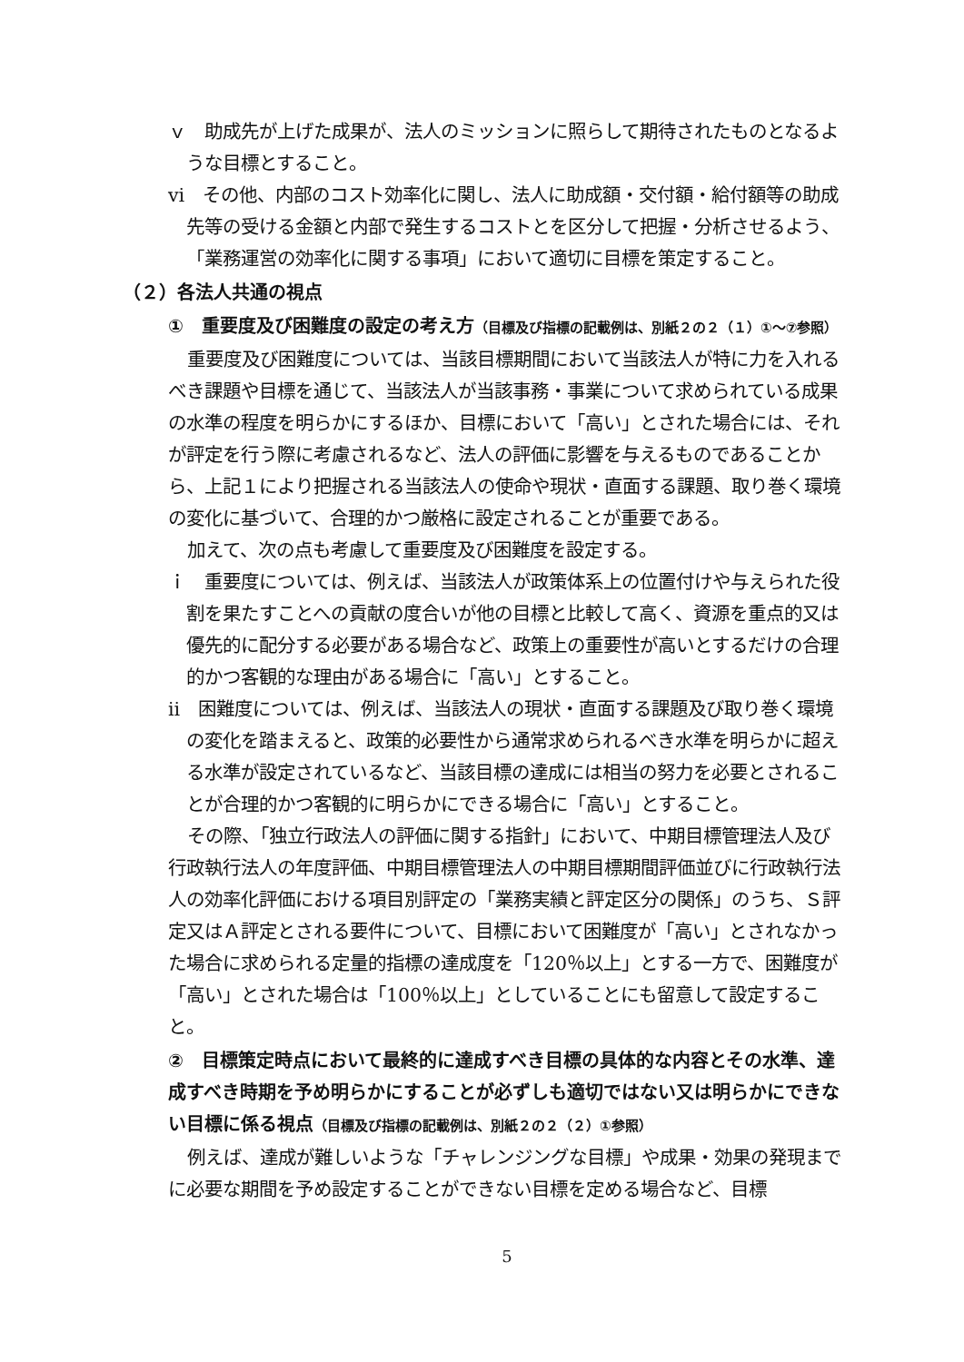ｖ　助成先が上げた成果が、法人のミッションに照らして期待されたものとなるような目標とすること。
ⅵ　その他、内部のコスト効率化に関し、法人に助成額・交付額・給付額等の助成先等の受ける金額と内部で発生するコストとを区分して把握・分析させるよう、「業務運営の効率化に関する事項」において適切に目標を策定すること。
（２）各法人共通の視点
①　重要度及び困難度の設定の考え方（目標及び指標の記載例は、別紙２の２（１）①～⑦参照）
重要度及び困難度については、当該目標期間において当該法人が特に力を入れるべき課題や目標を通じて、当該法人が当該事務・事業について求められている成果の水準の程度を明らかにするほか、目標において「高い」とされた場合には、それが評定を行う際に考慮されるなど、法人の評価に影響を与えるものであることから、上記１により把握される当該法人の使命や現状・直面する課題、取り巻く環境の変化に基づいて、合理的かつ厳格に設定されることが重要である。
加えて、次の点も考慮して重要度及び困難度を設定する。
ｉ　重要度については、例えば、当該法人が政策体系上の位置付けや与えられた役割を果たすことへの貢献の度合いが他の目標と比較して高く、資源を重点的又は優先的に配分する必要がある場合など、政策上の重要性が高いとするだけの合理的かつ客観的な理由がある場合に「高い」とすること。
ⅱ　困難度については、例えば、当該法人の現状・直面する課題及び取り巻く環境の変化を踏まえると、政策的必要性から通常求められるべき水準を明らかに超える水準が設定されているなど、当該目標の達成には相当の努力を必要とされることが合理的かつ客観的に明らかにできる場合に「高い」とすること。
その際、「独立行政法人の評価に関する指針」において、中期目標管理法人及び行政執行法人の年度評価、中期目標管理法人の中期目標期間評価並びに行政執行法人の効率化評価における項目別評定の「業務実績と評定区分の関係」のうち、Ｓ評定又はＡ評定とされる要件について、目標において困難度が「高い」とされなかった場合に求められる定量的指標の達成度を「120％以上」とする一方で、困難度が「高い」とされた場合は「100％以上」としていることにも留意して設定すること。
②　目標策定時点において最終的に達成すべき目標の具体的な内容とその水準、達成すべき時期を予め明らかにすることが必ずしも適切ではない又は明らかにできない目標に係る視点（目標及び指標の記載例は、別紙２の２（２）①参照）
例えば、達成が難しいような「チャレンジングな目標」や成果・効果の発現までに必要な期間を予め設定することができない目標を定める場合など、目標
5